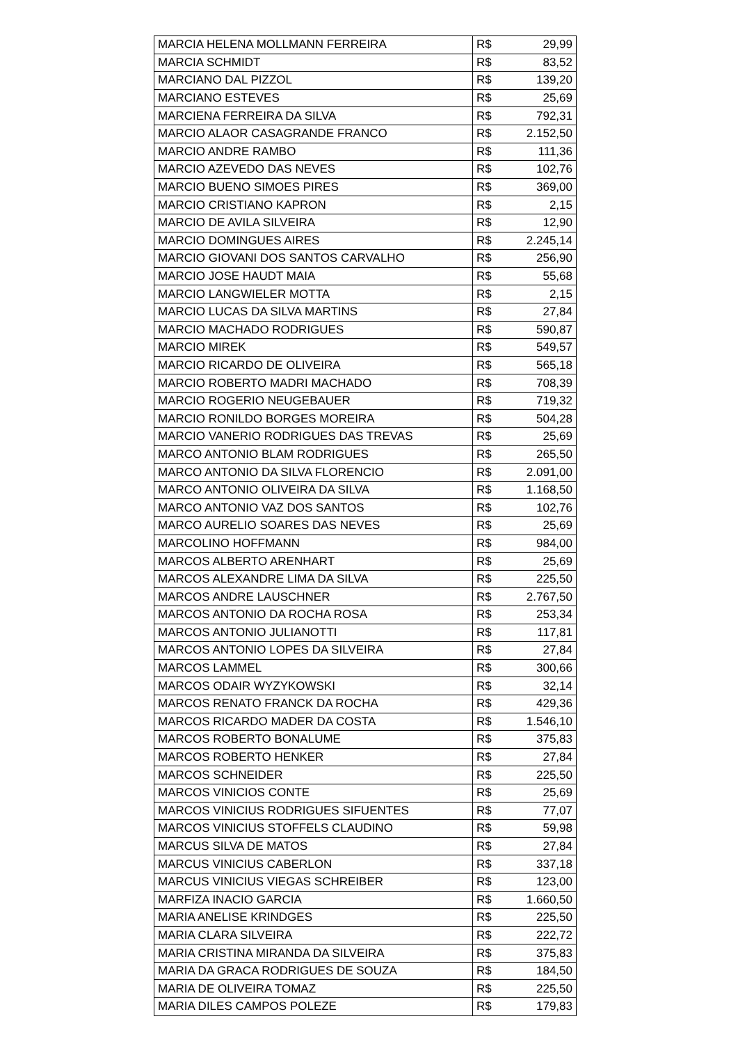| MARCIA HELENA MOLLMANN FERREIRA | R$ | 29,99 |
| MARCIA SCHMIDT | R$ | 83,52 |
| MARCIANO DAL PIZZOL | R$ | 139,20 |
| MARCIANO ESTEVES | R$ | 25,69 |
| MARCIENA FERREIRA DA SILVA | R$ | 792,31 |
| MARCIO ALAOR CASAGRANDE FRANCO | R$ | 2.152,50 |
| MARCIO ANDRE RAMBO | R$ | 111,36 |
| MARCIO AZEVEDO DAS NEVES | R$ | 102,76 |
| MARCIO BUENO SIMOES PIRES | R$ | 369,00 |
| MARCIO CRISTIANO KAPRON | R$ | 2,15 |
| MARCIO DE AVILA SILVEIRA | R$ | 12,90 |
| MARCIO DOMINGUES AIRES | R$ | 2.245,14 |
| MARCIO GIOVANI DOS SANTOS CARVALHO | R$ | 256,90 |
| MARCIO JOSE HAUDT MAIA | R$ | 55,68 |
| MARCIO LANGWIELER MOTTA | R$ | 2,15 |
| MARCIO LUCAS DA SILVA MARTINS | R$ | 27,84 |
| MARCIO MACHADO RODRIGUES | R$ | 590,87 |
| MARCIO MIREK | R$ | 549,57 |
| MARCIO RICARDO DE OLIVEIRA | R$ | 565,18 |
| MARCIO ROBERTO MADRI MACHADO | R$ | 708,39 |
| MARCIO ROGERIO NEUGEBAUER | R$ | 719,32 |
| MARCIO RONILDO BORGES MOREIRA | R$ | 504,28 |
| MARCIO VANERIO RODRIGUES DAS TREVAS | R$ | 25,69 |
| MARCO ANTONIO BLAM RODRIGUES | R$ | 265,50 |
| MARCO ANTONIO DA SILVA FLORENCIO | R$ | 2.091,00 |
| MARCO ANTONIO OLIVEIRA DA SILVA | R$ | 1.168,50 |
| MARCO ANTONIO VAZ DOS SANTOS | R$ | 102,76 |
| MARCO AURELIO SOARES DAS NEVES | R$ | 25,69 |
| MARCOLINO HOFFMANN | R$ | 984,00 |
| MARCOS ALBERTO ARENHART | R$ | 25,69 |
| MARCOS ALEXANDRE LIMA DA SILVA | R$ | 225,50 |
| MARCOS ANDRE LAUSCHNER | R$ | 2.767,50 |
| MARCOS ANTONIO DA ROCHA ROSA | R$ | 253,34 |
| MARCOS ANTONIO JULIANOTTI | R$ | 117,81 |
| MARCOS ANTONIO LOPES DA SILVEIRA | R$ | 27,84 |
| MARCOS LAMMEL | R$ | 300,66 |
| MARCOS ODAIR WYZYKOWSKI | R$ | 32,14 |
| MARCOS RENATO FRANCK DA ROCHA | R$ | 429,36 |
| MARCOS RICARDO MADER DA COSTA | R$ | 1.546,10 |
| MARCOS ROBERTO BONALUME | R$ | 375,83 |
| MARCOS ROBERTO HENKER | R$ | 27,84 |
| MARCOS SCHNEIDER | R$ | 225,50 |
| MARCOS VINICIOS CONTE | R$ | 25,69 |
| MARCOS VINICIUS RODRIGUES SIFUENTES | R$ | 77,07 |
| MARCOS VINICIUS STOFFELS CLAUDINO | R$ | 59,98 |
| MARCUS SILVA DE MATOS | R$ | 27,84 |
| MARCUS VINICIUS CABERLON | R$ | 337,18 |
| MARCUS VINICIUS VIEGAS SCHREIBER | R$ | 123,00 |
| MARFIZA INACIO GARCIA | R$ | 1.660,50 |
| MARIA ANELISE KRINDGES | R$ | 225,50 |
| MARIA CLARA SILVEIRA | R$ | 222,72 |
| MARIA CRISTINA MIRANDA DA SILVEIRA | R$ | 375,83 |
| MARIA DA GRACA RODRIGUES DE SOUZA | R$ | 184,50 |
| MARIA DE OLIVEIRA TOMAZ | R$ | 225,50 |
| MARIA DILES CAMPOS POLEZE | R$ | 179,83 |